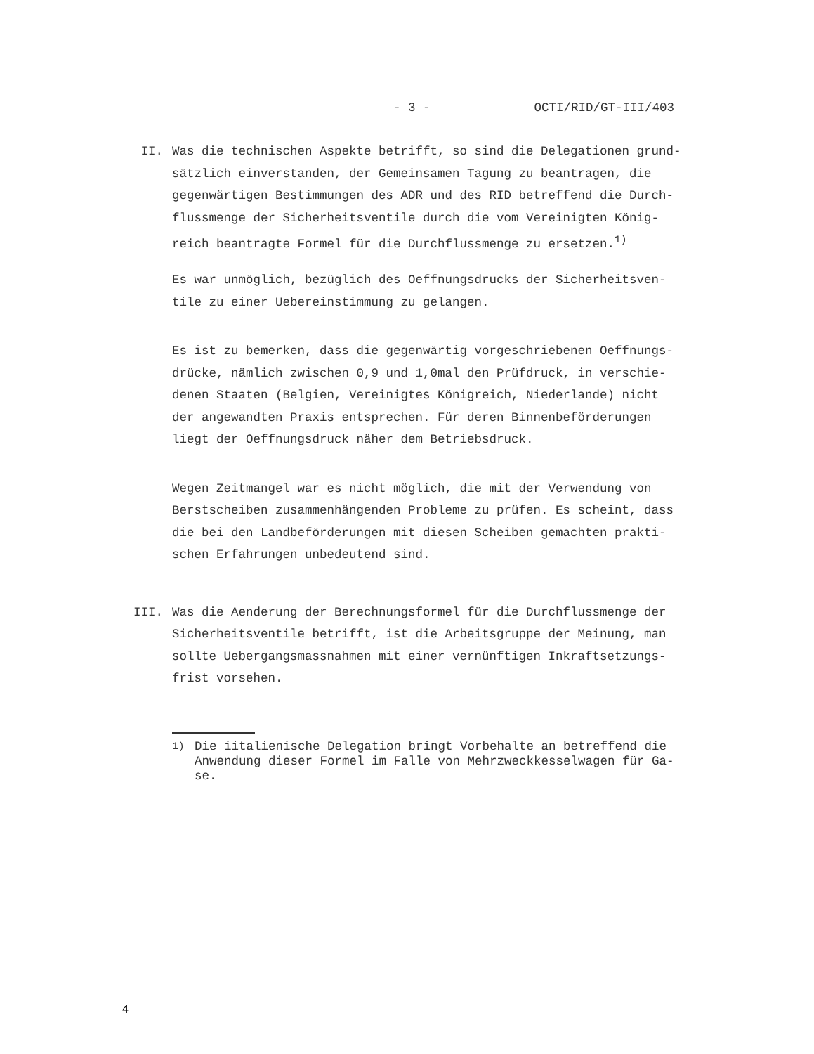- 3 - OCTI/RID/GT-III/403
II. Was die technischen Aspekte betrifft, so sind die Delegationen grund-sätzlich einverstanden, der Gemeinsamen Tagung zu beantragen, die gegenwärtigen Bestimmungen des ADR und des RID betreffend die Durch-flussmenge der Sicherheitsventile durch die vom Vereinigten König-reich beantragte Formel für die Durchflussmenge zu ersetzen.<sup>1)</sup>
Es war unmöglich, bezüglich des Oeffnungsdrucks der Sicherheitsven-tile zu einer Uebereinstimmung zu gelangen.
Es ist zu bemerken, dass die gegenwärtig vorgeschriebenen Oeffnungs-drücke, nämlich zwischen 0,9 und 1,0mal den Prüfdruck, in verschie-denen Staaten (Belgien, Vereinigtes Königreich, Niederlande) nicht der angewandten Praxis entsprechen. Für deren Binnenbeförderungen liegt der Oeffnungsdruck näher dem Betriebsdruck.
Wegen Zeitmangel war es nicht möglich, die mit der Verwendung von Berstscheiben zusammenhängenden Probleme zu prüfen. Es scheint, dass die bei den Landbeförderungen mit diesen Scheiben gemachten prakti-schen Erfahrungen unbedeutend sind.
III. Was die Aenderung der Berechnungsformel für die Durchflussmenge der Sicherheitsventile betrifft, ist die Arbeitsgruppe der Meinung, man sollte Uebergangsmassnahmen mit einer vernünftigen Inkraftsetzungs-frist vorsehen.
<sup>1)</sup> Die iitalienische Delegation bringt Vorbehalte an betreffend die Anwendung dieser Formel im Falle von Mehrzweckkesselwagen für Ga-se.
4